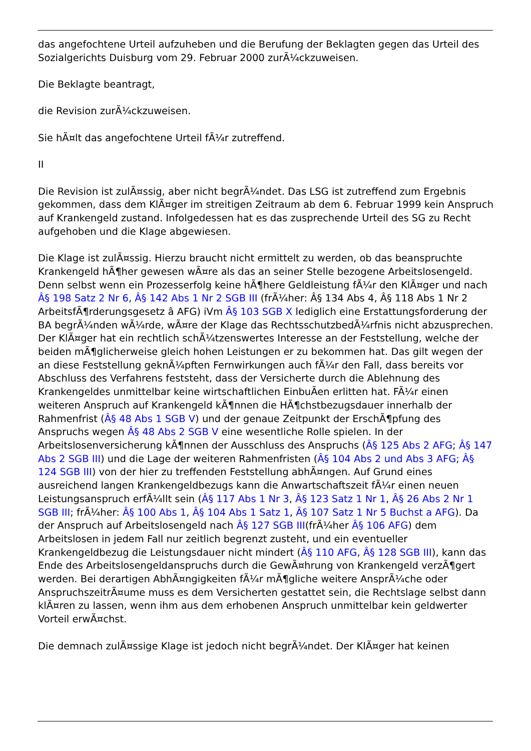das angefochtene Urteil aufzuheben und die Berufung der Beklagten gegen das Urteil des Sozialgerichts Duisburg vom 29. Februar 2000 zurÃ¼ckzuweisen.
Die Beklagte beantragt,
die Revision zurÃ¼ckzuweisen.
Sie hÃ¤lt das angefochtene Urteil fÃ¼r zutreffend.
II
Die Revision ist zulÃ¤ssig, aber nicht begrÃ¼ndet. Das LSG ist zutreffend zum Ergebnis gekommen, dass dem KlÃ¤ger im streitigen Zeitraum ab dem 6. Februar 1999 kein Anspruch auf Krankengeld zustand. Infolgedessen hat es das zusprechende Urteil des SG zu Recht aufgehoben und die Klage abgewiesen.
Die Klage ist zulÃ¤ssig. Hierzu braucht nicht ermittelt zu werden, ob das beanspruchte Krankengeld hÃ¶her gewesen wÃ¤re als das an seiner Stelle bezogene Arbeitslosengeld. Denn selbst wenn ein Prozesserfolg keine hÃ¶here Geldleistung fÃ¼r den KlÃ¤ger und nach Â§ 198 Satz 2 Nr 6, Â§ 142 Abs 1 Nr 2 SGB III (frÃ¼her: Â§ 134 Abs 4, Â§ 118 Abs 1 Nr 2 ArbeitsfÃ¶rderungsgesetz â AFG) iVm Â§ 103 SGB X lediglich eine Erstattungsforderung der BA begrÃ¼nden wÃ¼rde, wÃ¤re der Klage das RechtsschutzbedÃ¼rfnis nicht abzusprechen. Der KlÃ¤ger hat ein rechtlich schÃ¼tzenswertes Interesse an der Feststellung, welche der beiden mÃ¶glicherweise gleich hohen Leistungen er zu bekommen hat. Das gilt wegen der an diese Feststellung geknÃ¼pften Fernwirkungen auch fÃ¼r den Fall, dass bereits vor Abschluss des Verfahrens feststeht, dass der Versicherte durch die Ablehnung des Krankengeldes unmittelbar keine wirtschaftlichen EinbuÃen erlitten hat. FÃ¼r einen weiteren Anspruch auf Krankengeld kÃ¶nnen die HÃ¶chstbezugsdauer innerhalb der Rahmenfrist (Â§ 48 Abs 1 SGB V) und der genaue Zeitpunkt der ErschÃ¶pfung des Anspruchs wegen Â§ 48 Abs 2 SGB V eine wesentliche Rolle spielen. In der Arbeitslosenversicherung kÃ¶nnen der Ausschluss des Anspruchs (Â§ 125 Abs 2 AFG; Â§ 147 Abs 2 SGB III) und die Lage der weiteren Rahmenfristen (Â§ 104 Abs 2 und Abs 3 AFG; Â§ 124 SGB III) von der hier zu treffenden Feststellung abhÃ¤ngen. Auf Grund eines ausreichend langen Krankengeldbezugs kann die Anwartschaftszeit fÃ¼r einen neuen Leistungsanspruch erfÃ¼llt sein (Â§ 117 Abs 1 Nr 3, Â§ 123 Satz 1 Nr 1, Â§ 26 Abs 2 Nr 1 SGB III; frÃ¼her: Â§ 100 Abs 1, Â§ 104 Abs 1 Satz 1, Â§ 107 Satz 1 Nr 5 Buchst a AFG). Da der Anspruch auf Arbeitslosengeld nach Â§ 127 SGB III(frÃ¼her Â§ 106 AFG) dem Arbeitslosen in jedem Fall nur zeitlich begrenzt zusteht, und ein eventueller Krankengeldbezug die Leistungsdauer nicht mindert (Â§ 110 AFG, Â§ 128 SGB III), kann das Ende des Arbeitslosengeldanspruchs durch die GewÃ¤hrung von Krankengeld verzÃ¶gert werden. Bei derartigen AbhÃ¤ngigkeiten fÃ¼r mÃ¶gliche weitere AnsprÃ¼che oder AnspruchszeitrÃ¤ume muss es dem Versicherten gestattet sein, die Rechtslage selbst dann klÃ¤ren zu lassen, wenn ihm aus dem erhobenen Anspruch unmittelbar kein geldwerter Vorteil erwÃ¤chst.
Die demnach zulÃ¤ssige Klage ist jedoch nicht begrÃ¼ndet. Der KlÃ¤ger hat keinen